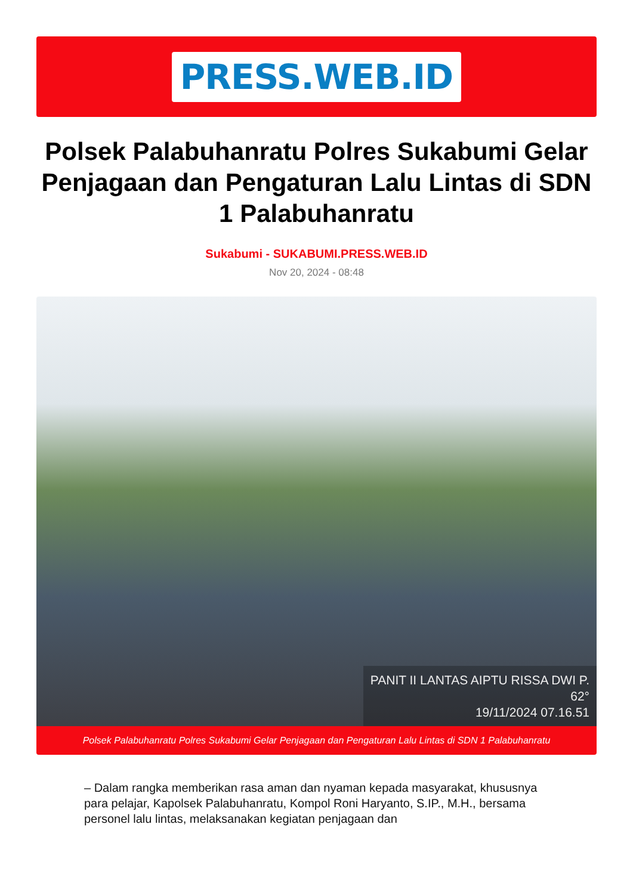PRESS.WEB.ID
Polsek Palabuhanratu Polres Sukabumi Gelar Penjagaan dan Pengaturan Lalu Lintas di SDN 1 Palabuhanratu
Sukabumi - SUKABUMI.PRESS.WEB.ID
Nov 20, 2024 - 08:48
PANIT II LANTAS AIPTU RISSA DWI P.
62°
19/11/2024 07.16.51
Polsek Palabuhanratu Polres Sukabumi Gelar Penjagaan dan Pengaturan Lalu Lintas di SDN 1 Palabuhanratu
– Dalam rangka memberikan rasa aman dan nyaman kepada masyarakat, khususnya para pelajar, Kapolsek Palabuhanratu, Kompol Roni Haryanto, S.IP., M.H., bersama personel lalu lintas, melaksanakan kegiatan penjagaan dan